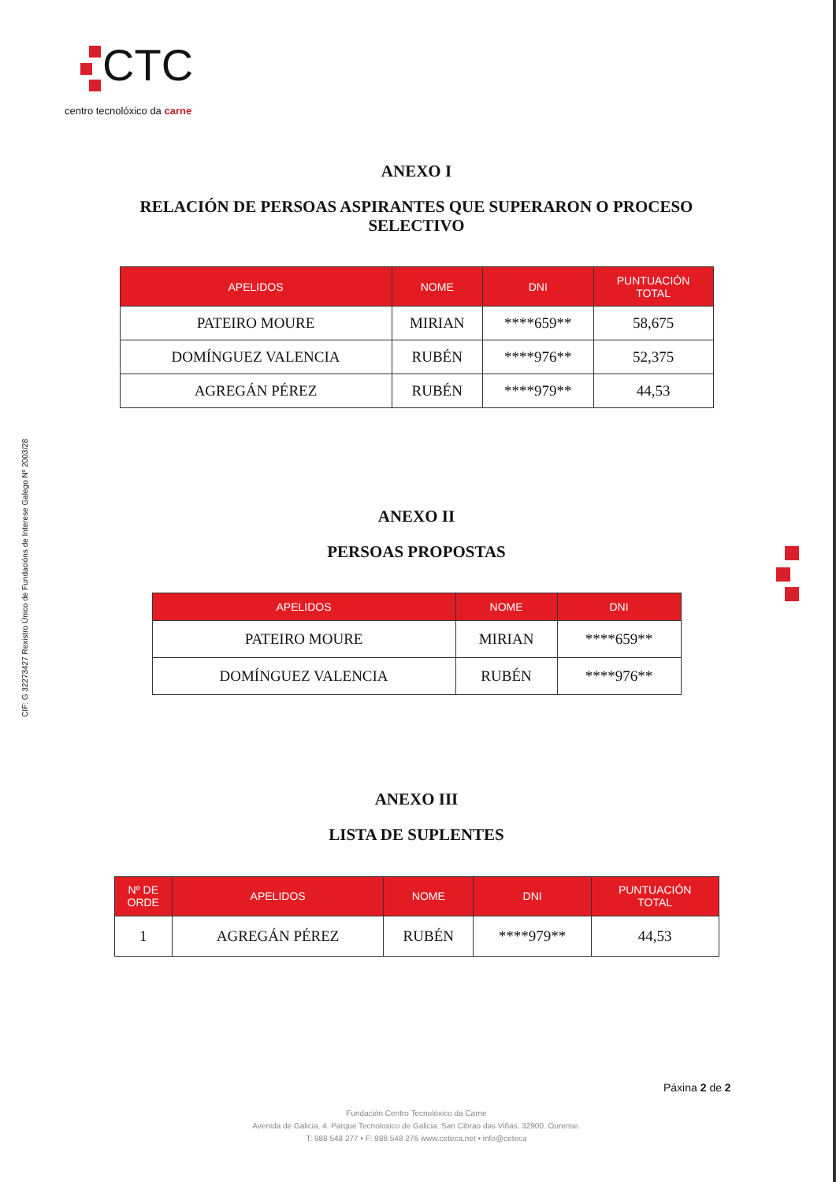CTC
centro tecnolóxico da carne
CIF: G 32273427 Rexistro Único de Fundacións de Interese Galego Nº 2003/28
ANEXO I
RELACIÓN DE PERSOAS ASPIRANTES QUE SUPERARON O PROCESO
SELECTIVO
| APELIDOS | NOME | DNI | PUNTUACIÓN TOTAL |
| --- | --- | --- | --- |
| PATEIRO MOURE | MIRIAN | ****659** | 58,675 |
| DOMÍNGUEZ VALENCIA | RUBÉN | ****976** | 52,375 |
| AGREGÁN PÉREZ | RUBÉN | ****979** | 44,53 |
ANEXO II
PERSOAS PROPOSTAS
| APELIDOS | NOME | DNI |
| --- | --- | --- |
| PATEIRO MOURE | MIRIAN | ****659** |
| DOMÍNGUEZ VALENCIA | RUBÉN | ****976** |
ANEXO III
LISTA DE SUPLENTES
| Nº DE ORDE | APELIDOS | NOME | DNI | PUNTUACIÓN TOTAL |
| --- | --- | --- | --- | --- |
| 1 | AGREGÁN PÉREZ | RUBÉN | ****979** | 44,53 |
Páxina 2 de 2
Fundación Centro Tecnolóxico da Carne
Avenida de Galicia, 4. Parque Tecnoloxico de Galicia. San Cibrao das Viñas. 32900. Ourense.
T: 988 548 277 • F: 988 548 276 www.ceteca.net • info@ceteca